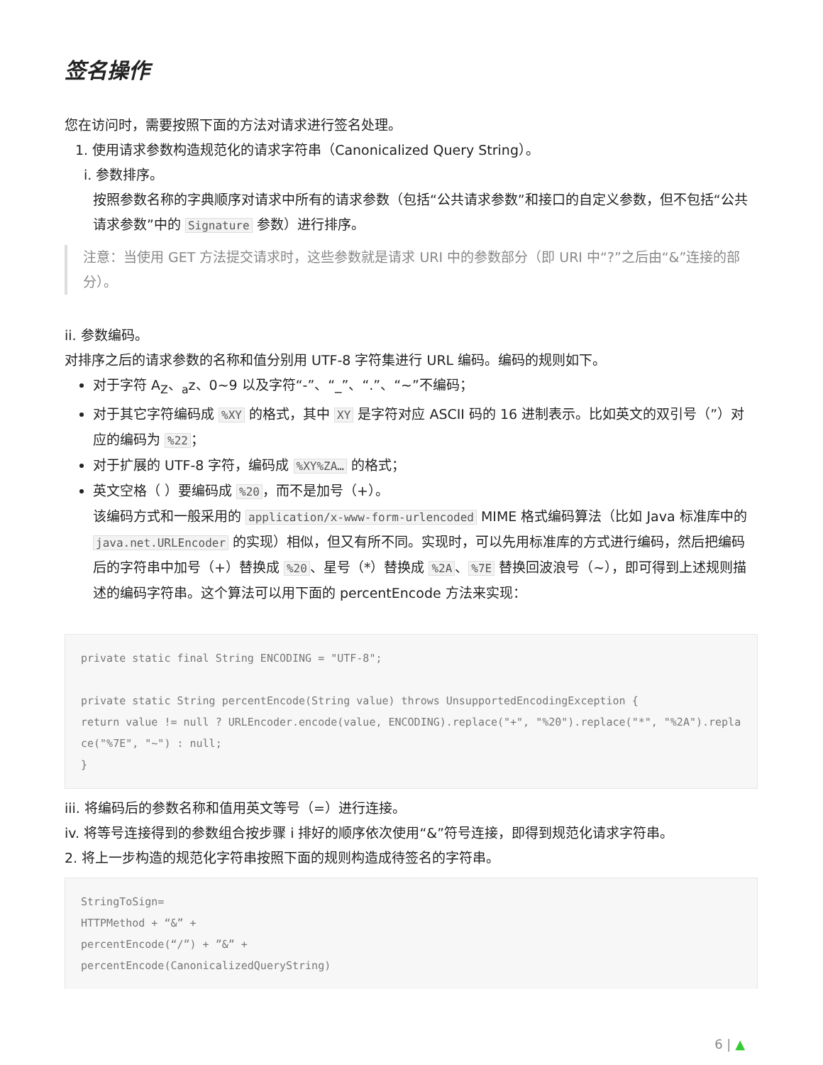签名操作
您在访问时，需要按照下面的方法对请求进行签名处理。
1. 使用请求参数构造规范化的请求字符串（Canonicalized Query String）。
i. 参数排序。
按照参数名称的字典顺序对请求中所有的请求参数（包括“公共请求参数”和接口的自定义参数，但不包括“公共请求参数”中的 Signature 参数）进行排序。
注意：当使用 GET 方法提交请求时，这些参数就是请求 URI 中的参数部分（即 URI 中“?”之后由“&”连接的部分）。
ii. 参数编码。
对排序之后的请求参数的名称和值分别用 UTF-8 字符集进行 URL 编码。编码的规则如下。
对于字符 A<sub>Z</sub>、<sub>a</sub>z、0~9 以及字符“-”、“_”、“.”、“~”不编码；
对于其它字符编码成 %XY 的格式，其中 XY 是字符对应 ASCII 码的 16 进制表示。比如英文的双引号（”）对 应的编码为 %22 ；
对于扩展的 UTF-8 字符，编码成 %XY%ZA… 的格式；
英文空格（ ）要编码成 %20 ，而不是加号（+）。
该编码方式和一般采用的 application/x-www-form-urlencoded MIME 格式编码算法（比如 Java 标准库中的 java.net.URLEncoder 的实现）相似，但又有所不同。实现时，可以先用标准库的方式进行编码，然后把编码后的字符串中加号（+）替换成 %20 、星号（*）替换成 %2A 、%7E 替换回波浪号（~），即可得到上述规则描述的编码字符串。这个算法可以用下面的 percentEncode 方法来实现：
private static final String ENCODING = "UTF-8";

private static String percentEncode(String value) throws UnsupportedEncodingException {
return value != null ? URLEncoder.encode(value, ENCODING).replace("+", "%20").replace("*", "%2A").replace("%7E", "~") : null;
}
iii. 将编码后的参数名称和值用英文等号（=）进行连接。
iv. 将等号连接得到的参数组合按步骤 i 排好的顺序依次使用“&”符号连接，即得到规范化请求字符串。
2. 将上一步构造的规范化字符串按照下面的规则构造成待签名的字符串。
StringToSign=
HTTPMethod + “&” +
percentEncode(“/”) + ”&” +
percentEncode(CanonicalizedQueryString)
6 | ▲